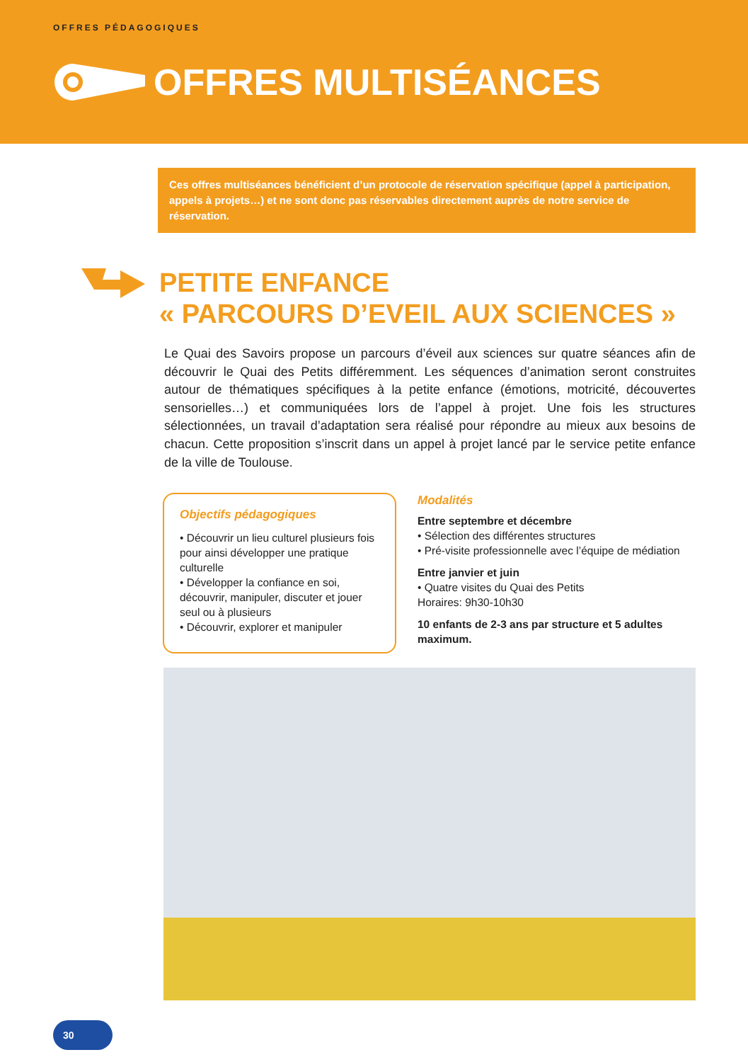OFFRES PÉDAGOGIQUES
OFFRES MULTISÉANCES
Ces offres multiséances bénéficient d’un protocole de réservation spécifique (appel à participation, appels à projets…) et ne sont donc pas réservables directement auprès de notre service de réservation.
PETITE ENFANCE
« PARCOURS D’EVEIL AUX SCIENCES »
Le Quai des Savoirs propose un parcours d’éveil aux sciences sur quatre séances afin de découvrir le Quai des Petits différemment. Les séquences d’animation seront construites autour de thématiques spécifiques à la petite enfance (émotions, motricité, découvertes sensorielles…) et communiquées lors de l’appel à projet. Une fois les structures sélectionnées, un travail d’adaptation sera réalisé pour répondre au mieux aux besoins de chacun. Cette proposition s’inscrit dans un appel à projet lancé par le service petite enfance de la ville de Toulouse.
Objectifs pédagogiques
• Découvrir un lieu culturel plusieurs fois pour ainsi développer une pratique culturelle
• Développer la confiance en soi, découvrir, manipuler, discuter et jouer seul ou à plusieurs
• Découvrir, explorer et manipuler
Modalités
Entre septembre et décembre
• Sélection des différentes structures
• Pré-visite professionnelle avec l’équipe de médiation
Entre janvier et juin
• Quatre visites du Quai des Petits
Horaires: 9h30-10h30
10 enfants de 2-3 ans par structure et 5 adultes maximum.
30